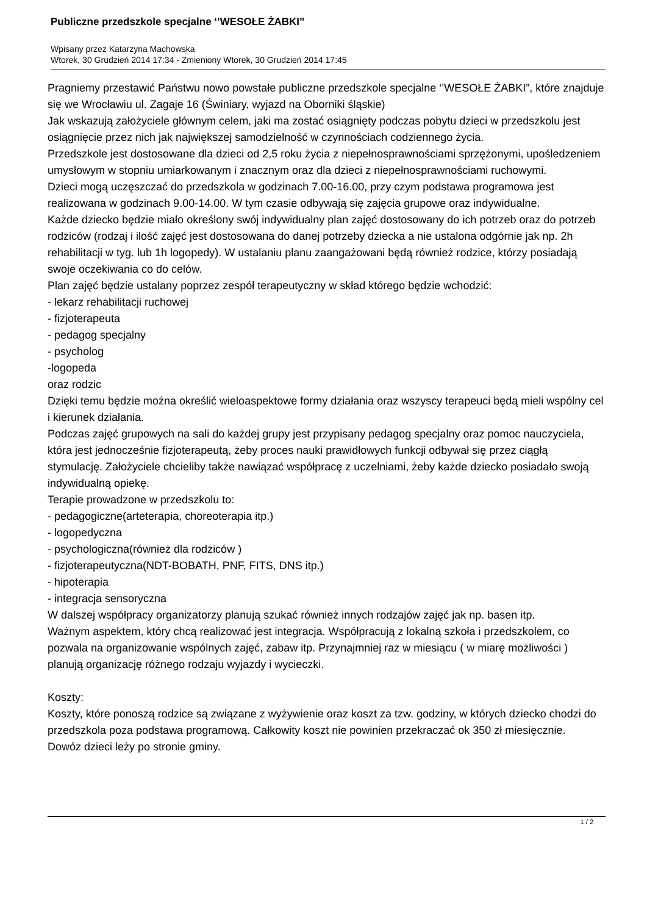Publiczne przedszkole specjalne ‘’WESOŁE ŻABKI”
Wpisany przez Katarzyna Machowska
Wtorek, 30 Grudzień 2014 17:34 - Zmieniony Wtorek, 30 Grudzień 2014 17:45
Pragniemy przestawić Państwu nowo powstałe publiczne przedszkole specjalne ‘’WESOŁE ŻABKI”, które znajduje się we Wrocławiu ul. Zagaje 16 (Świniary, wyjazd na Oborniki śląskie)
Jak wskazują założyciele głównym celem, jaki ma zostać osiągnięty podczas pobytu dzieci w przedszkolu jest osiągnięcie przez nich jak największej samodzielność w czynnościach codziennego życia.
Przedszkole jest dostosowane dla dzieci od 2,5 roku życia z niepełnosprawnościami sprzężonymi, upośledzeniem umysłowym w stopniu umiarkowanym i znacznym oraz dla dzieci z niepełnosprawnościami ruchowymi.
Dzieci mogą uczęszczać do przedszkola w godzinach 7.00-16.00, przy czym podstawa programowa jest realizowana w godzinach 9.00-14.00. W tym czasie odbywają się zajęcia grupowe oraz indywidualne.
Każde dziecko będzie miało określony swój indywidualny plan zajęć dostosowany do ich potrzeb oraz do potrzeb rodziców (rodzaj i ilość zajęć jest dostosowana do danej potrzeby dziecka a nie ustalona odgórnie jak np. 2h rehabilitacji w tyg. lub 1h logopedy). W ustalaniu planu zaangażowani będą również rodzice, którzy posiadają swoje oczekiwania co do celów.
Plan zajęć będzie ustalany poprzez zespół terapeutyczny w skład którego będzie wchodzić:
- lekarz rehabilitacji ruchowej
- fizjoterapeuta
- pedagog specjalny
- psycholog
-logopeda
oraz rodzic
Dzięki temu będzie można określić wieloaspektowe formy działania oraz wszyscy terapeuci będą mieli wspólny cel i kierunek działania.
Podczas zajęć grupowych na sali do każdej grupy jest przypisany pedagog specjalny oraz pomoc nauczyciela, która jest jednocześnie fizjoterapeutą, żeby proces nauki prawidłowych funkcji odbywał się przez ciągłą stymulację. Założyciele chcieliby także nawiązać współpracę z uczelniami, żeby każde dziecko posiadało swoją indywidualną opiekę.
Terapie prowadzone w przedszkolu to:
- pedagogiczne(arteterapia, choreoterapia itp.)
- logopedyczna
- psychologiczna(również dla rodziców )
- fizjoterapeutyczna(NDT-BOBATH, PNF, FITS, DNS itp.)
- hipoterapia
- integracja sensoryczna
W dalszej współpracy organizatorzy planują szukać również innych rodzajów zajęć jak np. basen itp.
Ważnym aspektem, który chcą realizować jest integracja. Współpracują z lokalną szkoła i przedszkolem, co pozwala na organizowanie wspólnych zajęć, zabaw itp. Przynajmniej raz w miesiącu ( w miarę możliwości ) planują organizację różnego rodzaju wyjazdy i wycieczki.
Koszty:
Koszty, które ponoszą rodzice są związane z wyżywienie oraz koszt za tzw. godziny, w których dziecko chodzi do przedszkola poza podstawa programową. Całkowity koszt nie powinien przekraczać ok 350 zł miesięcznie.
Dowóz dzieci leży po stronie gminy.
1 / 2